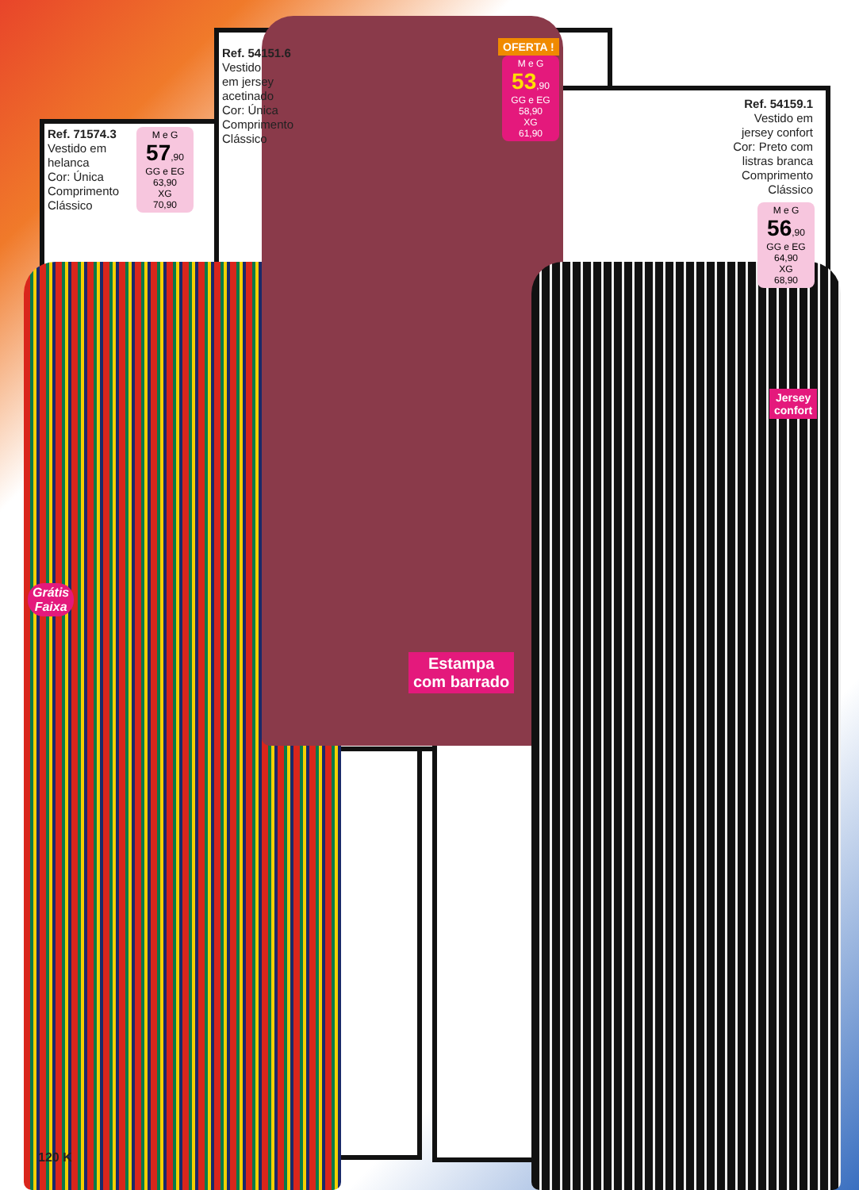Ref. 71574.3
Vestido em
helanca
Cor: Única
Comprimento
Clássico
M e G
57,90
GG e EG
63,90
XG
70,90
Ref. 54151.6
Vestido
em jersey
acetinado
Cor: Única
Comprimento
Clássico
OFERTA !
M e G
53,90
GG e EG
58,90
XG
61,90
Ref. 54159.1
Vestido em
jersey confort
Cor: Preto com
listras branca
Comprimento
Clássico
M e G
56,90
GG e EG
64,90
XG
68,90
Jersey
confort
Grátis
Faixa
Estampa
com barrado
120 K